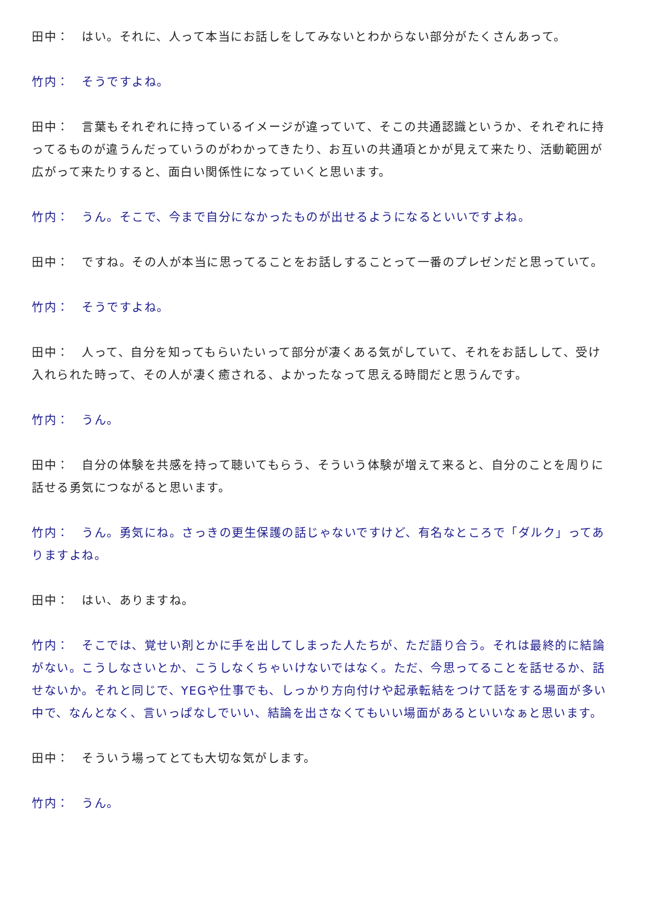田中：　はい。それに、人って本当にお話しをしてみないとわからない部分がたくさんあって。
竹内：　そうですよね。
田中：　言葉もそれぞれに持っているイメージが違っていて、そこの共通認識というか、それぞれに持ってるものが違うんだっていうのがわかってきたり、お互いの共通項とかが見えて来たり、活動範囲が広がって来たりすると、面白い関係性になっていくと思います。
竹内：　うん。そこで、今まで自分になかったものが出せるようになるといいですよね。
田中：　ですね。その人が本当に思ってることをお話しすることって一番のプレゼンだと思っていて。
竹内：　そうですよね。
田中：　人って、自分を知ってもらいたいって部分が凄くある気がしていて、それをお話しして、受け入れられた時って、その人が凄く癒される、よかったなって思える時間だと思うんです。
竹内：　うん。
田中：　自分の体験を共感を持って聴いてもらう、そういう体験が増えて来ると、自分のことを周りに話せる勇気につながると思います。
竹内：　うん。勇気にね。さっきの更生保護の話じゃないですけど、有名なところで「ダルク」ってありますよね。
田中：　はい、ありますね。
竹内：　そこでは、覚せい剤とかに手を出してしまった人たちが、ただ語り合う。それは最終的に結論がない。こうしなさいとか、こうしなくちゃいけないではなく。ただ、今思ってることを話せるか、話せないか。それと同じで、YEGや仕事でも、しっかり方向付けや起承転結をつけて話をする場面が多い中で、なんとなく、言いっぱなしでいい、結論を出さなくてもいい場面があるといいなぁと思います。
田中：　そういう場ってとても大切な気がします。
竹内：　うん。